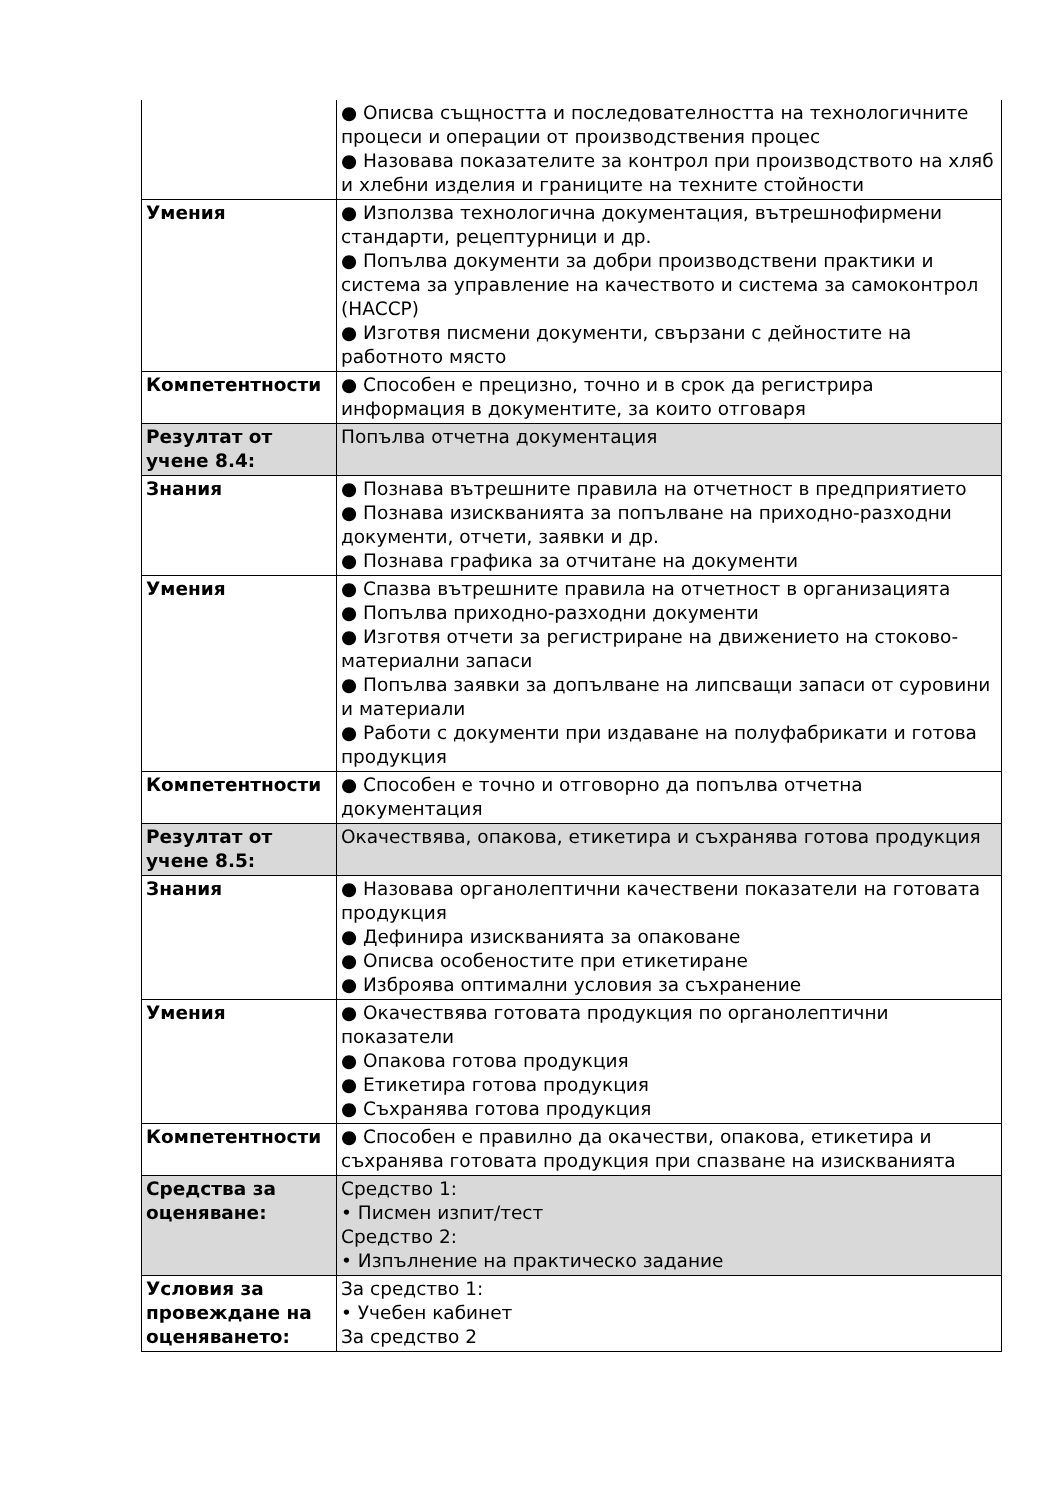| | ● Описва същността и последователността на технологичните процеси и операции от производствения процес ● Назовава показателите за контрол при производството на хляб и хлебни изделия и границите на техните стойности |
| Умения | ● Използва технологична документация, вътрешнофирмени стандарти, рецептурници и др. ● Попълва документи за добри производствени практики и система за управление на качеството и система за самоконтрол (НАССР) ● Изготвя писмени документи, свързани с дейностите на работното място |
| Компетентности | ● Способен е прецизно, точно и в срок да регистрира информация в документите, за които отговаря |
| Резултат от учене 8.4: | Попълва отчетна документация |
| Знания | ● Познава вътрешните правила на отчетност в предприятието ● Познава изискванията за попълване на приходно-разходни документи, отчети, заявки и др. ● Познава графика за отчитане на документи |
| Умения | ● Спазва вътрешните правила на отчетност в организацията ● Попълва приходно-разходни документи ● Изготвя отчети за регистриране на движението на стоково-материални запаси ● Попълва заявки за допълване на липсващи запаси от суровини и материали ● Работи с документи при издаване на полуфабрикати и готова продукция |
| Компетентности | ● Способен е точно и отговорно да попълва отчетна документация |
| Резултат от учене 8.5: | Окачествява, опакова, етикетира и съхранява готова продукция |
| Знания | ● Назовава органолептични качествени показатели на готовата продукция ● Дефинира изискванията за опаковане ● Описва особеностите при етикетиране ● Изброява оптимални условия за съхранение |
| Умения | ● Окачествява готовата продукция по органолептични показатели ● Опакова готова продукция ● Етикетира готова продукция ● Съхранява готова продукция |
| Компетентности | ● Способен е правилно да окачестви, опакова, етикетира и съхранява готовата продукция при спазване на изискванията |
| Средства за оценяване: | Средство 1: • Писмен изпит/тест Средство 2: • Изпълнение на практическо задание |
| Условия за провеждане на оценяването: | За средство 1: • Учебен кабинет За средство 2 |